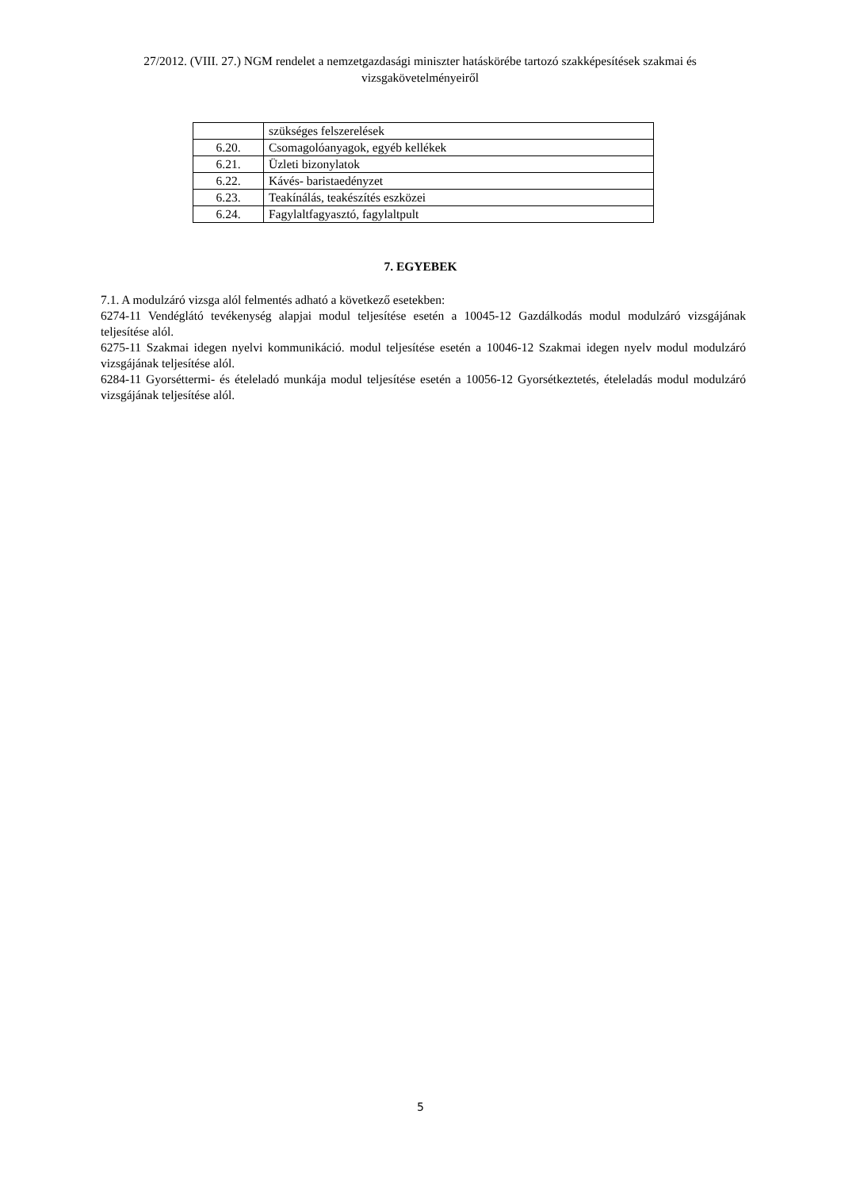27/2012. (VIII. 27.) NGM rendelet a nemzetgazdasági miniszter hatáskörébe tartozó szakképesítések szakmai és vizsgakövetelményeiről
| | szükséges felszerelések |
| 6.20. | Csomagolóanyagok, egyéb kellékek |
| 6.21. | Üzleti bizonylatok |
| 6.22. | Kávés- baristaedényzet |
| 6.23. | Teakínálás, teakészítés eszközei |
| 6.24. | Fagylaltfagyasztó, fagylaltpult |
7. EGYEBEK
7.1. A modulzáró vizsga alól felmentés adható a következő esetekben:
6274-11 Vendéglátó tevékenység alapjai modul teljesítése esetén a 10045-12 Gazdálkodás modul modulzáró vizsgájának teljesítése alól.
6275-11 Szakmai idegen nyelvi kommunikáció. modul teljesítése esetén a 10046-12 Szakmai idegen nyelv modul modulzáró vizsgájának teljesítése alól.
6284-11 Gyorséttermi- és ételeladó munkája modul teljesítése esetén a 10056-12 Gyorsétkeztetés, ételeladás modul modulzáró vizsgájának teljesítése alól.
5